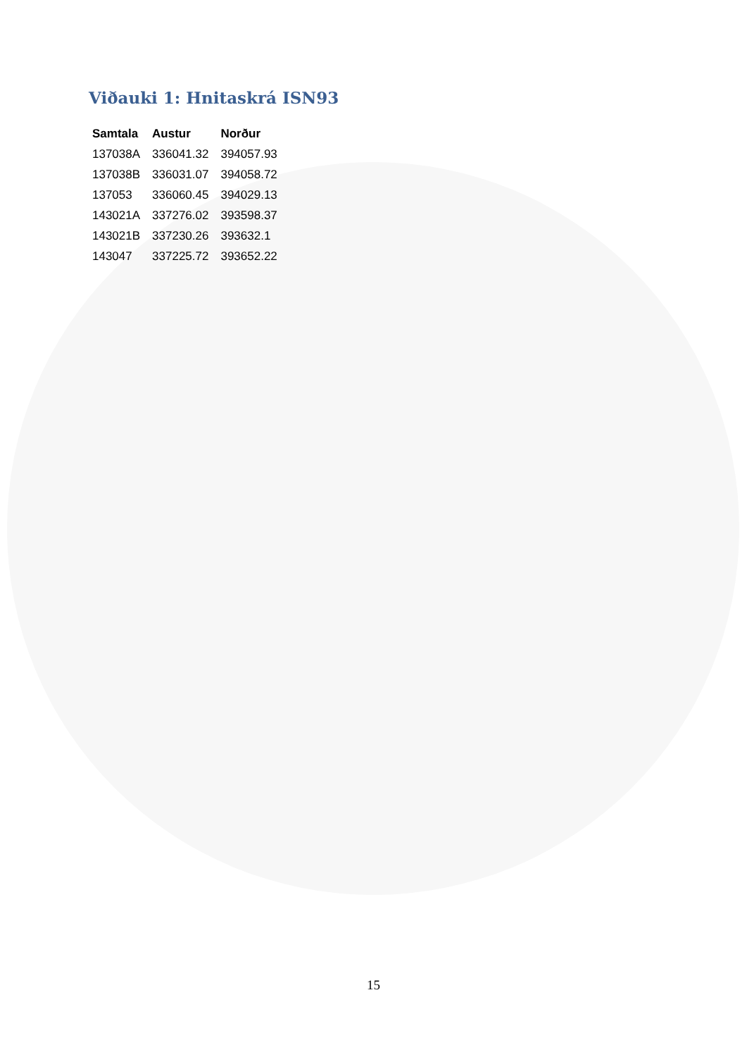Viðauki 1: Hnitaskrá ISN93
| Samtala | Austur | Norður |
| --- | --- | --- |
| 137038A | 336041.32 | 394057.93 |
| 137038B | 336031.07 | 394058.72 |
| 137053 | 336060.45 | 394029.13 |
| 143021A | 337276.02 | 393598.37 |
| 143021B | 337230.26 | 393632.1 |
| 143047 | 337225.72 | 393652.22 |
15